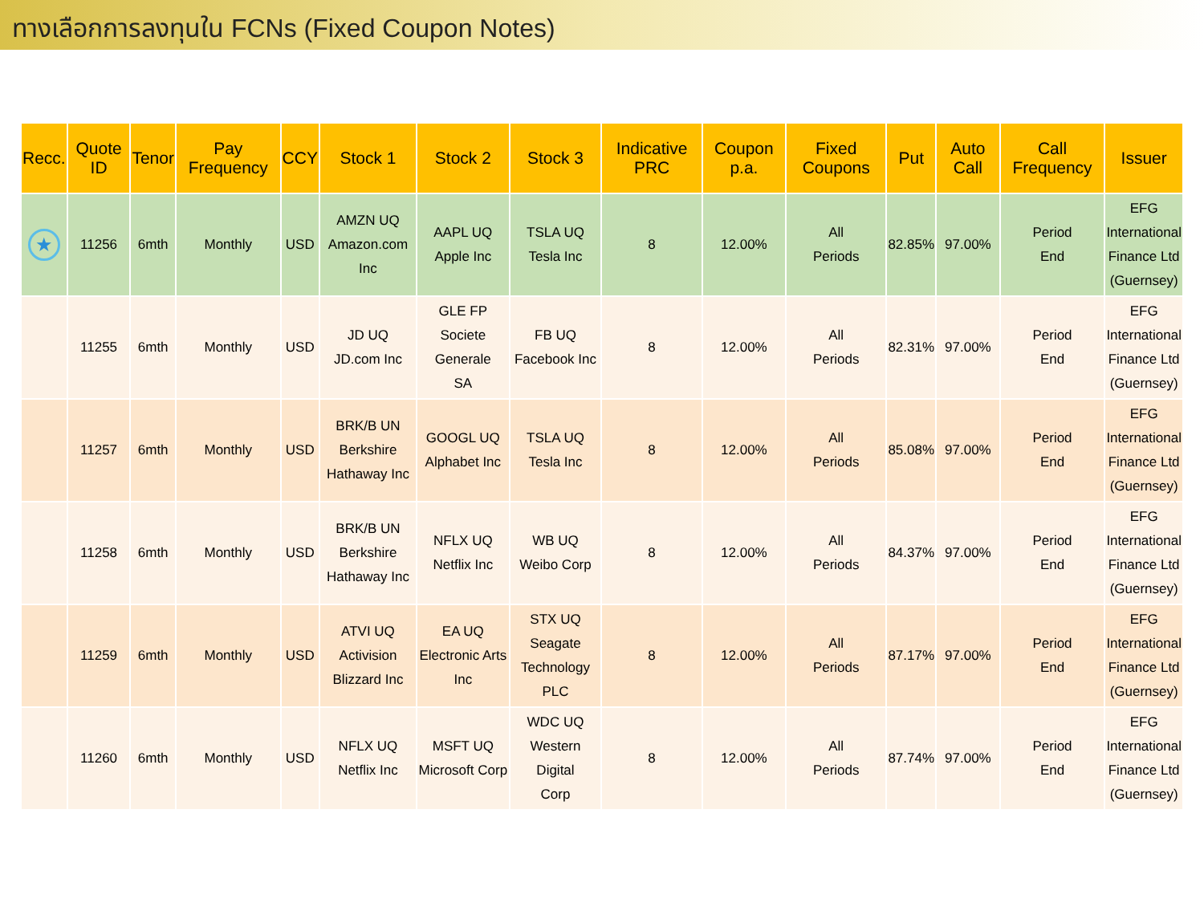ทางเลือกการลงทุนใน FCNs (Fixed Coupon Notes)
| Recc. | Quote ID | Tenor | Pay Frequency | CCY | Stock 1 | Stock 2 | Stock 3 | Indicative PRC | Coupon p.a. | Fixed Coupons | Put | Auto Call | Call Frequency | Issuer |
| --- | --- | --- | --- | --- | --- | --- | --- | --- | --- | --- | --- | --- | --- | --- |
| ★ | 11256 | 6mth | Monthly | USD | AMZN UQ Amazon.com Inc | AAPL UQ Apple Inc | TSLA UQ Tesla Inc | 8 | 12.00% | All Periods | 82.85% | 97.00% | Period End | EFG International Finance Ltd (Guernsey) |
| | 11255 | 6mth | Monthly | USD | JD UQ JD.com Inc | GLE FP Societe Generale SA | FB UQ Facebook Inc | 8 | 12.00% | All Periods | 82.31% | 97.00% | Period End | EFG International Finance Ltd (Guernsey) |
| | 11257 | 6mth | Monthly | USD | BRK/B UN Berkshire Hathaway Inc | GOOGL UQ Alphabet Inc | TSLA UQ Tesla Inc | 8 | 12.00% | All Periods | 85.08% | 97.00% | Period End | EFG International Finance Ltd (Guernsey) |
| | 11258 | 6mth | Monthly | USD | BRK/B UN Berkshire Hathaway Inc | NFLX UQ Netflix Inc | WB UQ Weibo Corp | 8 | 12.00% | All Periods | 84.37% | 97.00% | Period End | EFG International Finance Ltd (Guernsey) |
| | 11259 | 6mth | Monthly | USD | ATVI UQ Activision Blizzard Inc | EA UQ Electronic Arts Inc | STX UQ Seagate Technology PLC | 8 | 12.00% | All Periods | 87.17% | 97.00% | Period End | EFG International Finance Ltd (Guernsey) |
| | 11260 | 6mth | Monthly | USD | NFLX UQ Netflix Inc | MSFT UQ Microsoft Corp | WDC UQ Western Digital Corp | 8 | 12.00% | All Periods | 87.74% | 97.00% | Period End | EFG International Finance Ltd (Guernsey) |